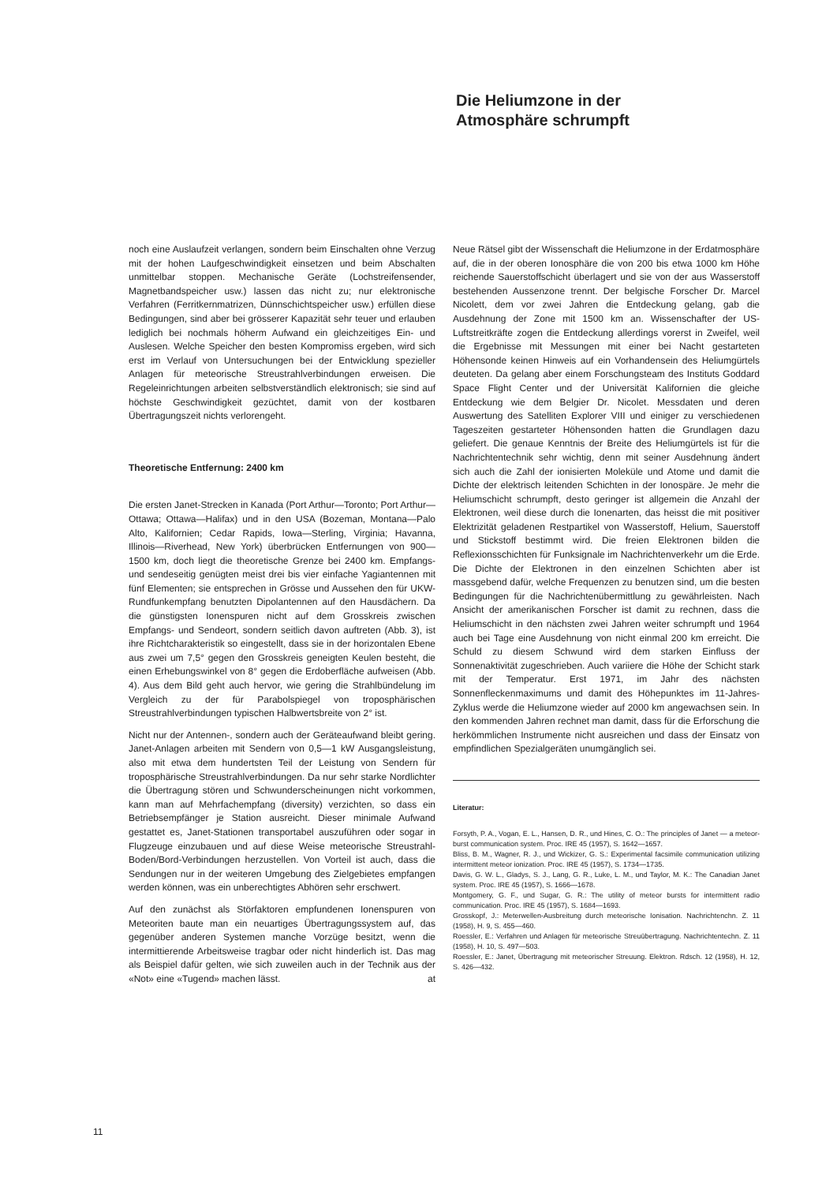Die Heliumzone in der
Atmosphäre schrumpft
noch eine Auslaufzeit verlangen, sondern beim Einschalten ohne Verzug mit der hohen Laufgeschwindigkeit einsetzen und beim Abschalten unmittelbar stoppen. Mechanische Geräte (Lochstreifensender, Magnetbandspeicher usw.) lassen das nicht zu; nur elektronische Verfahren (Ferritkernmatrizen, Dünnschichtspeicher usw.) erfüllen diese Bedingungen, sind aber bei grösserer Kapazität sehr teuer und erlauben lediglich bei nochmals höherm Aufwand ein gleichzeitiges Ein- und Auslesen. Welche Speicher den besten Kompromiss ergeben, wird sich erst im Verlauf von Untersuchungen bei der Entwicklung spezieller Anlagen für meteorische Streustrahlverbindungen erweisen. Die Regeleinrichtungen arbeiten selbstverständlich elektronisch; sie sind auf höchste Geschwindigkeit gezüchtet, damit von der kostbaren Übertragungszeit nichts verlorengeht.
Theoretische Entfernung: 2400 km
Die ersten Janet-Strecken in Kanada (Port Arthur—Toronto; Port Arthur—Ottawa; Ottawa—Halifax) und in den USA (Bozeman, Montana—Palo Alto, Kalifornien; Cedar Rapids, Iowa—Sterling, Virginia; Havanna, Illinois—Riverhead, New York) überbrücken Entfernungen von 900—1500 km, doch liegt die theoretische Grenze bei 2400 km. Empfangs- und sendeseitig genügten meist drei bis vier einfache Yagiantennen mit fünf Elementen; sie entsprechen in Grösse und Aussehen den für UKW-Rundfunkempfang benutzten Dipolantennen auf den Hausdächern. Da die günstigsten Ionenspuren nicht auf dem Grosskreis zwischen Empfangs- und Sendeort, sondern seitlich davon auftreten (Abb. 3), ist ihre Richtcharakteristik so eingestellt, dass sie in der horizontalen Ebene aus zwei um 7,5° gegen den Grosskreis geneigten Keulen besteht, die einen Erhebungswinkel von 8° gegen die Erdoberfläche aufweisen (Abb. 4). Aus dem Bild geht auch hervor, wie gering die Strahlbündelung im Vergleich zu der für Parabolspiegel von troposphärischen Streustrahlverbindungen typischen Halbwertsbreite von 2° ist.
Nicht nur der Antennen-, sondern auch der Geräteaufwand bleibt gering. Janet-Anlagen arbeiten mit Sendern von 0,5—1 kW Ausgangsleistung, also mit etwa dem hundertsten Teil der Leistung von Sendern für troposphärische Streustrahlverbindungen. Da nur sehr starke Nordlichter die Übertragung stören und Schwunderscheinungen nicht vorkommen, kann man auf Mehrfachempfang (diversity) verzichten, so dass ein Betriebsempfänger je Station ausreicht. Dieser minimale Aufwand gestattet es, Janet-Stationen transportabel auszuführen oder sogar in Flugzeuge einzubauen und auf diese Weise meteorische Streustrahl-Boden/Bord-Verbindungen herzustellen. Von Vorteil ist auch, dass die Sendungen nur in der weiteren Umgebung des Zielgebietes empfangen werden können, was ein unberechtigtes Abhören sehr erschwert.
Auf den zunächst als Störfaktoren empfundenen Ionenspuren von Meteoriten baute man ein neuartiges Übertragungssystem auf, das gegenüber anderen Systemen manche Vorzüge besitzt, wenn die intermittierende Arbeitsweise tragbar oder nicht hinderlich ist. Das mag als Beispiel dafür gelten, wie sich zuweilen auch in der Technik aus der «Not» eine «Tugend» machen lässt. at
Neue Rätsel gibt der Wissenschaft die Heliumzone in der Erdatmosphäre auf, die in der oberen Ionosphäre die von 200 bis etwa 1000 km Höhe reichende Sauerstoffschicht überlagert und sie von der aus Wasserstoff bestehenden Aussenzone trennt. Der belgische Forscher Dr. Marcel Nicolett, dem vor zwei Jahren die Entdeckung gelang, gab die Ausdehnung der Zone mit 1500 km an. Wissenschafter der US-Luftstreitkräfte zogen die Entdeckung allerdings vorerst in Zweifel, weil die Ergebnisse mit Messungen mit einer bei Nacht gestarteten Höhensonde keinen Hinweis auf ein Vorhandensein des Heliumgürtels deuteten. Da gelang aber einem Forschungsteam des Instituts Goddard Space Flight Center und der Universität Kalifornien die gleiche Entdeckung wie dem Belgier Dr. Nicolet. Messdaten und deren Auswertung des Satelliten Explorer VIII und einiger zu verschiedenen Tageszeiten gestarteter Höhensonden hatten die Grundlagen dazu geliefert. Die genaue Kenntnis der Breite des Heliumgürtels ist für die Nachrichtentechnik sehr wichtig, denn mit seiner Ausdehnung ändert sich auch die Zahl der ionisierten Moleküle und Atome und damit die Dichte der elektrisch leitenden Schichten in der Ionospäre. Je mehr die Heliumschicht schrumpft, desto geringer ist allgemein die Anzahl der Elektronen, weil diese durch die Ionenarten, das heisst die mit positiver Elektrizität geladenen Restpartikel von Wasserstoff, Helium, Sauerstoff und Stickstoff bestimmt wird. Die freien Elektronen bilden die Reflexionsschichten für Funksignale im Nachrichtenverkehr um die Erde. Die Dichte der Elektronen in den einzelnen Schichten aber ist massgebend dafür, welche Frequenzen zu benutzen sind, um die besten Bedingungen für die Nachrichtenübermittlung zu gewährleisten. Nach Ansicht der amerikanischen Forscher ist damit zu rechnen, dass die Heliumschicht in den nächsten zwei Jahren weiter schrumpft und 1964 auch bei Tage eine Ausdehnung von nicht einmal 200 km erreicht. Die Schuld zu diesem Schwund wird dem starken Einfluss der Sonnenaktivität zugeschrieben. Auch variiere die Höhe der Schicht stark mit der Temperatur. Erst 1971, im Jahr des nächsten Sonnenfleckenmaximums und damit des Höhepunktes im 11-Jahres-Zyklus werde die Heliumzone wieder auf 2000 km angewachsen sein. In den kommenden Jahren rechnet man damit, dass für die Erforschung die herkömmlichen Instrumente nicht ausreichen und dass der Einsatz von empfindlichen Spezialgeräten unumgänglich sei.
Literatur:
Forsyth, P. A., Vogan, E. L., Hansen, D. R., und Hines, C. O.: The principles of Janet — a meteor-burst communication system. Proc. IRE 45 (1957), S. 1642—1657.
Bliss, B. M., Wagner, R. J., und Wickizer, G. S.: Experimental facsimile communication utilizing intermittent meteor ionization. Proc. IRE 45 (1957), S. 1734—1735.
Davis, G. W. L., Gladys, S. J., Lang, G. R., Luke, L. M., und Taylor, M. K.: The Canadian Janet system. Proc. IRE 45 (1957), S. 1666—1678.
Montgomery, G. F., und Sugar, G. R.: The utility of meteor bursts for intermittent radio communication. Proc. IRE 45 (1957), S. 1684—1693.
Grosskopf, J.: Meterwellen-Ausbreitung durch meteorische Ionisation. Nachrichtenchn. Z. 11 (1958), H. 9, S. 455—460.
Roessler, E.: Verfahren und Anlagen für meteorische Streuübertragung. Nachrichtentechn. Z. 11 (1958), H. 10, S. 497—503.
Roessler, E.: Janet, Übertragung mit meteorischer Streuung. Elektron. Rdsch. 12 (1958), H. 12, S. 426—432.
11